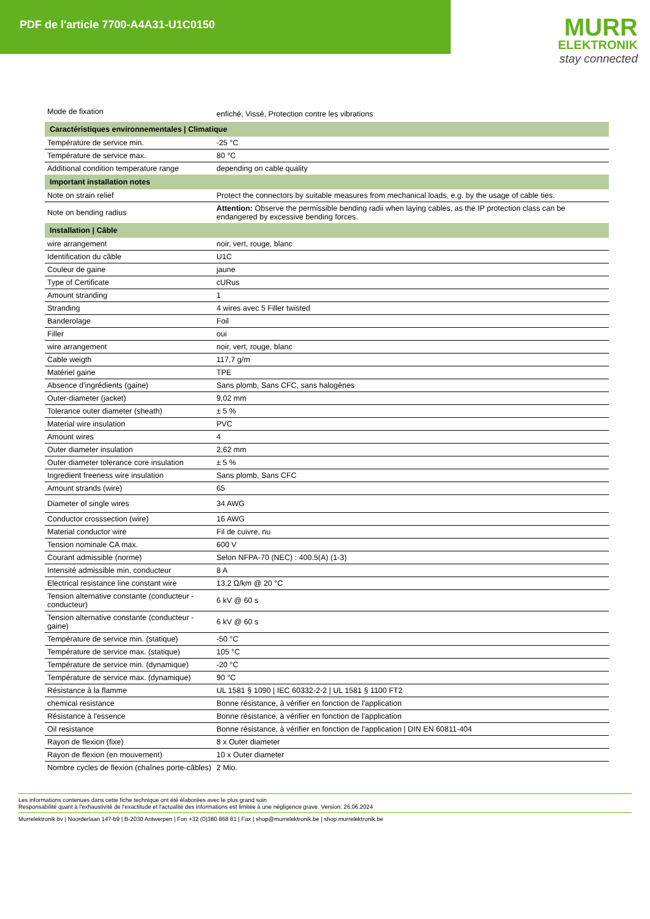PDF de l'article 7700-A4A31-U1C0150
MURR
ELEKTRONIK
stay connected
| Mode de fixation | enfiché, Vissé, Protection contre les vibrations |
| Caractéristiques environnementales / Climatique | |
| Température de service min. | -25 °C |
| Température de service max. | 80 °C |
| Additional condition temperature range | depending on cable quality |
| Important installation notes | |
| Note on strain relief | Protect the connectors by suitable measures from mechanical loads, e.g. by the usage of cable ties. |
| Note on bending radius | Attention: Observe the permissible bending radii when laying cables, as the IP protection class can be endangered by excessive bending forces. |
| Installation / Câble | |
| wire arrangement | noir, vert, rouge, blanc |
| Identification du câble | U1C |
| Couleur de gaine | jaune |
| Type of Certificate | cURus |
| Amount stranding | 1 |
| Stranding | 4 wires avec 5 Filler twisted |
| Banderolage | Foil |
| Filler | oui |
| wire arrangement | noir, vert, rouge, blanc |
| Cable weigth | 117,7 g/m |
| Matériel gaine | TPE |
| Absence d'ingrédients (gaine) | Sans plomb, Sans CFC, sans halogènes |
| Outer-diameter (jacket) | 9,02 mm |
| Tolerance outer diameter (sheath) | ± 5 % |
| Material wire insulation | PVC |
| Amount wires | 4 |
| Outer diameter insulation | 2,62 mm |
| Outer diameter tolerance core insulation | ± 5 % |
| Ingredient freeness wire insulation | Sans plomb, Sans CFC |
| Amount strands (wire) | 65 |
| Diameter of single wires | 34 AWG |
| Conductor crosssection (wire) | 16 AWG |
| Material conductor wire | Fil de cuivre, nu |
| Tension nominale CA max. | 600 V |
| Courant admissible (norme) | Selon NFPA-70 (NEC) : 400.5(A) (1-3) |
| Intensité admissible min. conducteur | 8 A |
| Electrical resistance line constant wire | 13,2 Ω/km @ 20 °C |
| Tension alternative constante (conducteur - conducteur) | 6 kV @ 60 s |
| Tension alternative constante (conducteur - gaine) | 6 kV @ 60 s |
| Température de service min. (statique) | -50 °C |
| Température de service max. (statique) | 105 °C |
| Température de service min. (dynamique) | -20 °C |
| Température de service max. (dynamique) | 90 °C |
| Résistance à la flamme | UL 1581 § 1090 / IEC 60332-2-2 / UL 1581 § 1100 FT2 |
| chemical resistance | Bonne résistance, à vérifier en fonction de l'application |
| Résistance à l'essence | Bonne résistance, à vérifier en fonction de l'application |
| Oil resistance | Bonne résistance, à vérifier en fonction de l'application / DIN EN 60811-404 |
| Rayon de flexion (fixe) | 8 x Outer diameter |
| Rayon de flexion (en mouvement) | 10 x Outer diameter |
| Nombre cycles de flexion (chaînes porte-câbles) | 2 Mio. |
Les informations contenues dans cette fiche technique ont été élaborées avec le plus grand soin
Responsabilité quant à l'exhaustivité de l'exactitude et l'actualité des informations est limitée à une négligence grave. Version: 26.06.2024
Murrelektronik bv | Noorderlaan 147-b9 | B-2030 Antwerpen | Fon +32 (0)380 868 81 | Fax | shop@murrelektronik.be | shop.murrelektronik.be